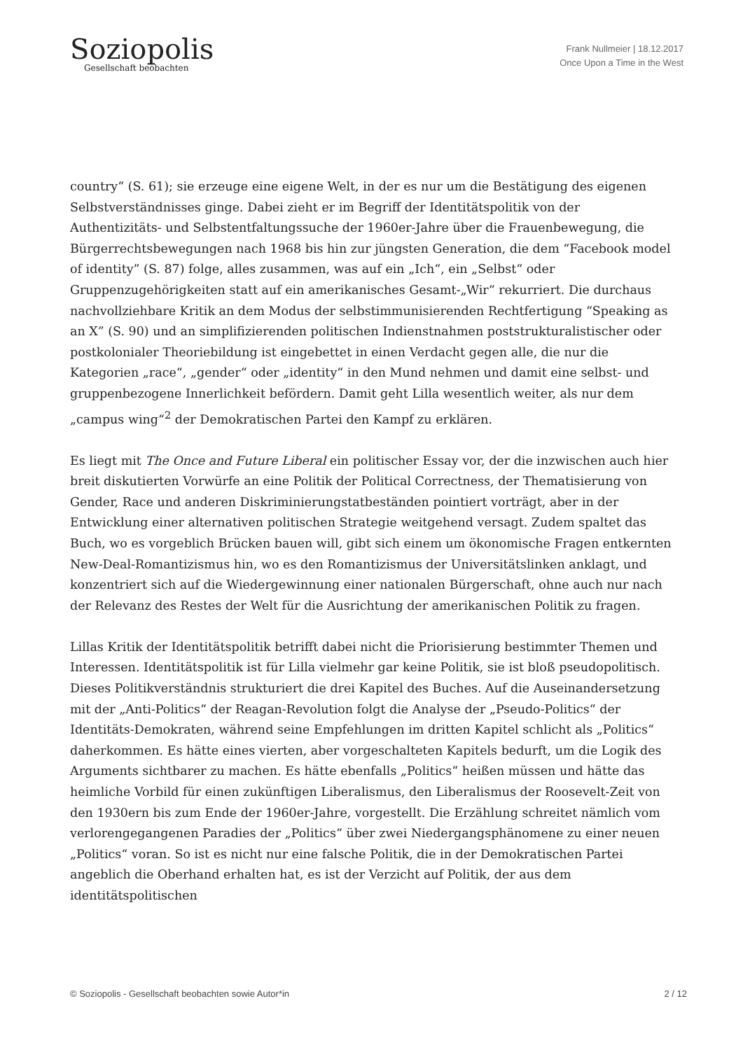Soziopolis
Gesellschaft beobachten
Frank Nullmeier | 18.12.2017
Once Upon a Time in the West
country“ (S. 61); sie erzeuge eine eigene Welt, in der es nur um die Bestätigung des eigenen Selbstverständnisses ginge. Dabei zieht er im Begriff der Identitätspolitik von der Authentizitäts- und Selbstentfaltungssuche der 1960er-Jahre über die Frauenbewegung, die Bürgerrechtsbewegungen nach 1968 bis hin zur jüngsten Generation, die dem “Facebook model of identity” (S. 87) folge, alles zusammen, was auf ein „Ich“, ein „Selbst“ oder Gruppenzugehörigkeiten statt auf ein amerikanisches Gesamt-„Wir“ rekurriert. Die durchaus nachvollziehbare Kritik an dem Modus der selbstimmunisierenden Rechtfertigung “Speaking as an X” (S. 90) und an simplifizierenden politischen Indienstnahmen poststrukturalistischer oder postkolonialer Theoriebildung ist eingebettet in einen Verdacht gegen alle, die nur die Kategorien „race“, „gender“ oder „identity“ in den Mund nehmen und damit eine selbst- und gruppenbezogene Innerlichkeit befördern. Damit geht Lilla wesentlich weiter, als nur dem „campus wing“<sup>2</sup> der Demokratischen Partei den Kampf zu erklären.
Es liegt mit The Once and Future Liberal ein politischer Essay vor, der die inzwischen auch hier breit diskutierten Vorwürfe an eine Politik der Political Correctness, der Thematisierung von Gender, Race und anderen Diskriminierungstatbeständen pointiert vorträgt, aber in der Entwicklung einer alternativen politischen Strategie weitgehend versagt. Zudem spaltet das Buch, wo es vorgeblich Brücken bauen will, gibt sich einem um ökonomische Fragen entkernten New-Deal-Romantizismus hin, wo es den Romantizismus der Universitätslinken anklagt, und konzentriert sich auf die Wiedergewinnung einer nationalen Bürgerschaft, ohne auch nur nach der Relevanz des Restes der Welt für die Ausrichtung der amerikanischen Politik zu fragen.
Lillas Kritik der Identitätspolitik betrifft dabei nicht die Priorisierung bestimmter Themen und Interessen. Identitätspolitik ist für Lilla vielmehr gar keine Politik, sie ist bloß pseudopolitisch. Dieses Politikverständnis strukturiert die drei Kapitel des Buches. Auf die Auseinandersetzung mit der „Anti-Politics“ der Reagan-Revolution folgt die Analyse der „Pseudo-Politics“ der Identitäts-Demokraten, während seine Empfehlungen im dritten Kapitel schlicht als „Politics“ daherkommen. Es hätte eines vierten, aber vorgeschalteten Kapitels bedurft, um die Logik des Arguments sichtbarer zu machen. Es hätte ebenfalls „Politics“ heißen müssen und hätte das heimliche Vorbild für einen zukünftigen Liberalismus, den Liberalismus der Roosevelt-Zeit von den 1930ern bis zum Ende der 1960er-Jahre, vorgestellt. Die Erzählung schreitet nämlich vom verlorengegangenen Paradies der „Politics“ über zwei Niedergangsphänomene zu einer neuen „Politics“ voran. So ist es nicht nur eine falsche Politik, die in der Demokratischen Partei angeblich die Oberhand erhalten hat, es ist der Verzicht auf Politik, der aus dem identitätspolitischen
© Soziopolis - Gesellschaft beobachten sowie Autor*in 2 / 12